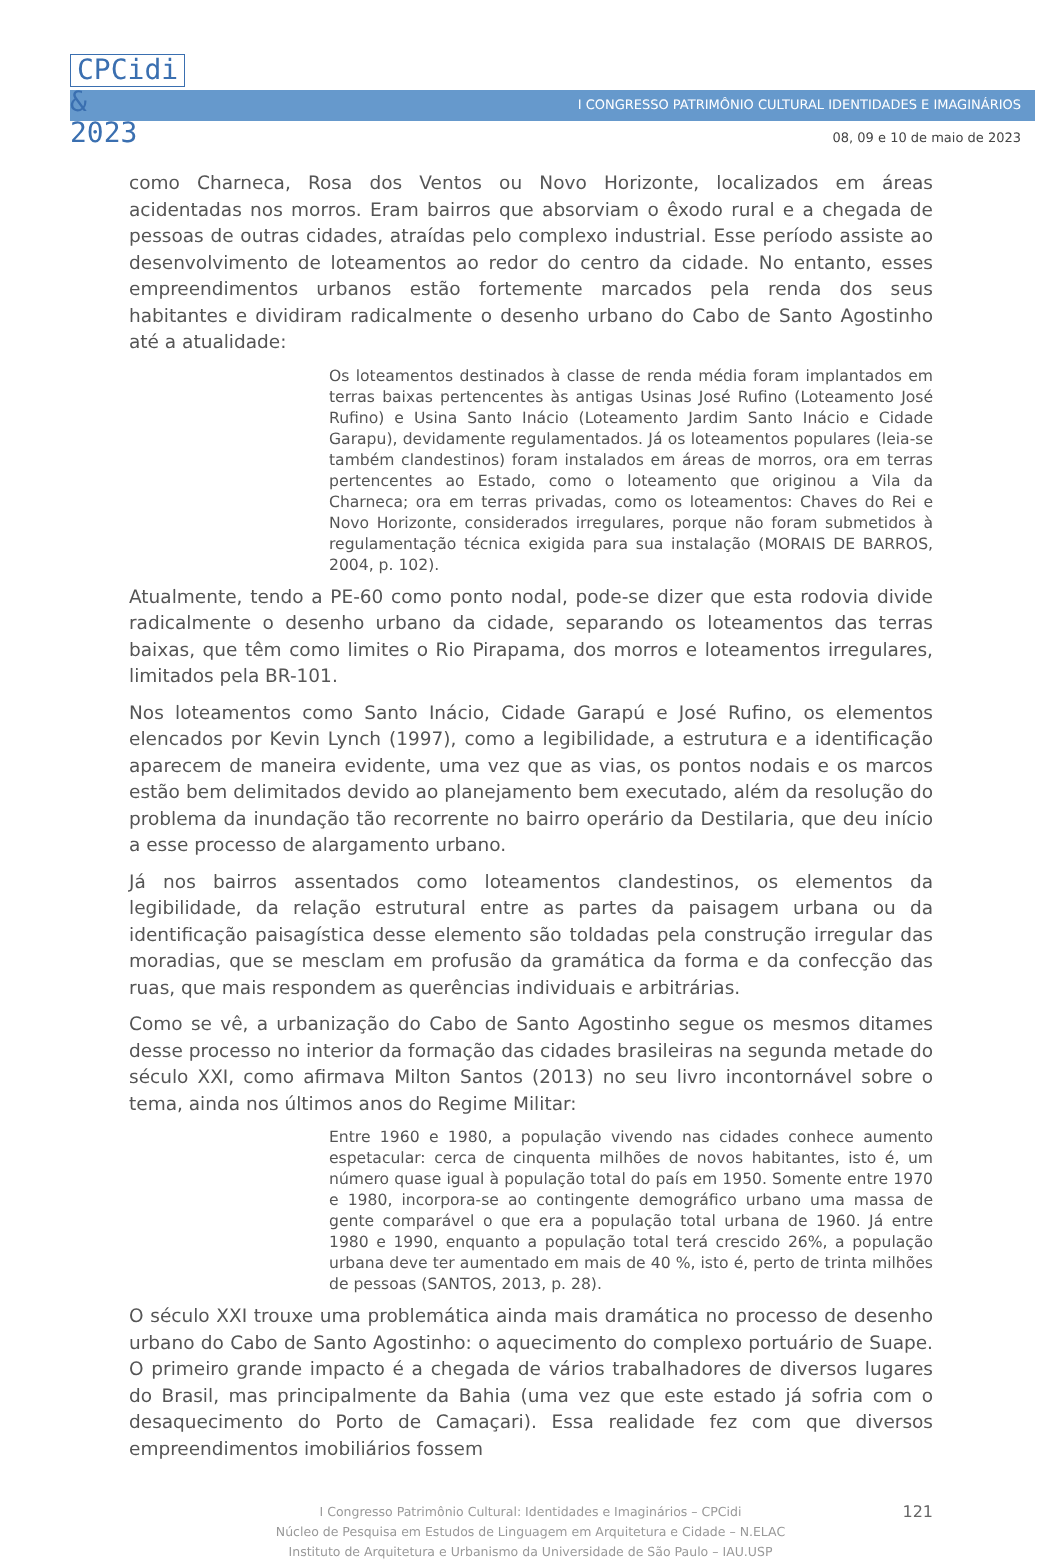CPCidi
&
2023
I CONGRESSO PATRIMÔNIO CULTURAL IDENTIDADES E IMAGINÁRIOS
08, 09 e 10 de maio de 2023
como Charneca, Rosa dos Ventos ou Novo Horizonte, localizados em áreas acidentadas nos morros. Eram bairros que absorviam o êxodo rural e a chegada de pessoas de outras cidades, atraídas pelo complexo industrial. Esse período assiste ao desenvolvimento de loteamentos ao redor do centro da cidade. No entanto, esses empreendimentos urbanos estão fortemente marcados pela renda dos seus habitantes e dividiram radicalmente o desenho urbano do Cabo de Santo Agostinho até a atualidade:
Os loteamentos destinados à classe de renda média foram implantados em terras baixas pertencentes às antigas Usinas José Rufino (Loteamento José Rufino) e Usina Santo Inácio (Loteamento Jardim Santo Inácio e Cidade Garapu), devidamente regulamentados. Já os loteamentos populares (leia-se também clandestinos) foram instalados em áreas de morros, ora em terras pertencentes ao Estado, como o loteamento que originou a Vila da Charneca; ora em terras privadas, como os loteamentos: Chaves do Rei e Novo Horizonte, considerados irregulares, porque não foram submetidos à regulamentação técnica exigida para sua instalação (MORAIS DE BARROS, 2004, p. 102).
Atualmente, tendo a PE-60 como ponto nodal, pode-se dizer que esta rodovia divide radicalmente o desenho urbano da cidade, separando os loteamentos das terras baixas, que têm como limites o Rio Pirapama, dos morros e loteamentos irregulares, limitados pela BR-101.
Nos loteamentos como Santo Inácio, Cidade Garapú e José Rufino, os elementos elencados por Kevin Lynch (1997), como a legibilidade, a estrutura e a identificação aparecem de maneira evidente, uma vez que as vias, os pontos nodais e os marcos estão bem delimitados devido ao planejamento bem executado, além da resolução do problema da inundação tão recorrente no bairro operário da Destilaria, que deu início a esse processo de alargamento urbano.
Já nos bairros assentados como loteamentos clandestinos, os elementos da legibilidade, da relação estrutural entre as partes da paisagem urbana ou da identificação paisagística desse elemento são toldadas pela construção irregular das moradias, que se mesclam em profusão da gramática da forma e da confecção das ruas, que mais respondem as querências individuais e arbitrárias.
Como se vê, a urbanização do Cabo de Santo Agostinho segue os mesmos ditames desse processo no interior da formação das cidades brasileiras na segunda metade do século XXI, como afirmava Milton Santos (2013) no seu livro incontornável sobre o tema, ainda nos últimos anos do Regime Militar:
Entre 1960 e 1980, a população vivendo nas cidades conhece aumento espetacular: cerca de cinquenta milhões de novos habitantes, isto é, um número quase igual à população total do país em 1950. Somente entre 1970 e 1980, incorpora-se ao contingente demográfico urbano uma massa de gente comparável o que era a população total urbana de 1960. Já entre 1980 e 1990, enquanto a população total terá crescido 26%, a população urbana deve ter aumentado em mais de 40 %, isto é, perto de trinta milhões de pessoas (SANTOS, 2013, p. 28).
O século XXI trouxe uma problemática ainda mais dramática no processo de desenho urbano do Cabo de Santo Agostinho: o aquecimento do complexo portuário de Suape. O primeiro grande impacto é a chegada de vários trabalhadores de diversos lugares do Brasil, mas principalmente da Bahia (uma vez que este estado já sofria com o desaquecimento do Porto de Camaçari). Essa realidade fez com que diversos empreendimentos imobiliários fossem
121
I Congresso Patrimônio Cultural: Identidades e Imaginários – CPCidi
Núcleo de Pesquisa em Estudos de Linguagem em Arquitetura e Cidade – N.ELAC
Instituto de Arquitetura e Urbanismo da Universidade de São Paulo – IAU.USP